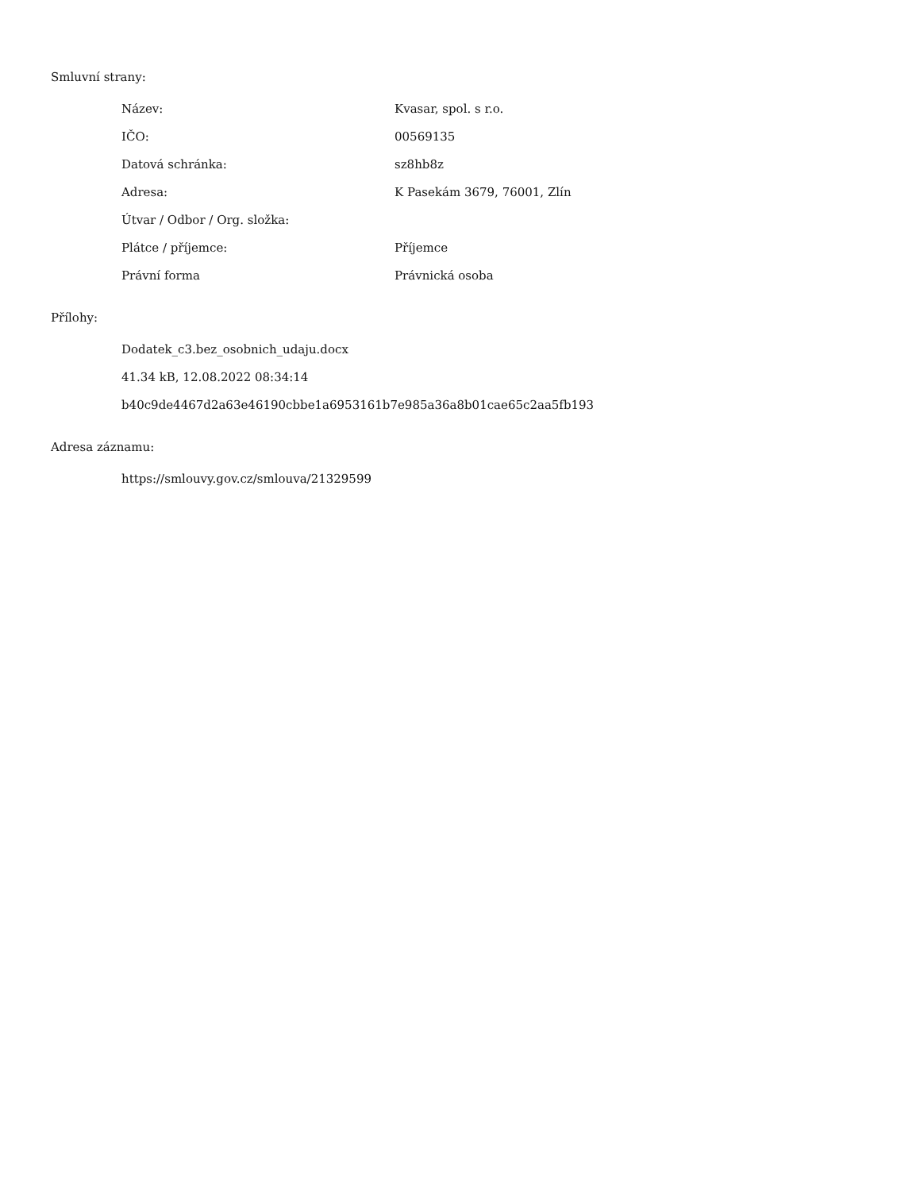Smluvní strany:
| Název: | Kvasar, spol. s r.o. |
| IČO: | 00569135 |
| Datová schránka: | sz8hb8z |
| Adresa: | K Pasekám 3679, 76001, Zlín |
| Útvar / Odbor / Org. složka: | |
| Plátce / příjemce: | Příjemce |
| Právní forma | Právnická osoba |
Přílohy:
Dodatek_c3.bez_osobnich_udaju.docx
41.34 kB, 12.08.2022 08:34:14
b40c9de4467d2a63e46190cbbe1a6953161b7e985a36a8b01cae65c2aa5fb193
Adresa záznamu:
https://smlouvy.gov.cz/smlouva/21329599